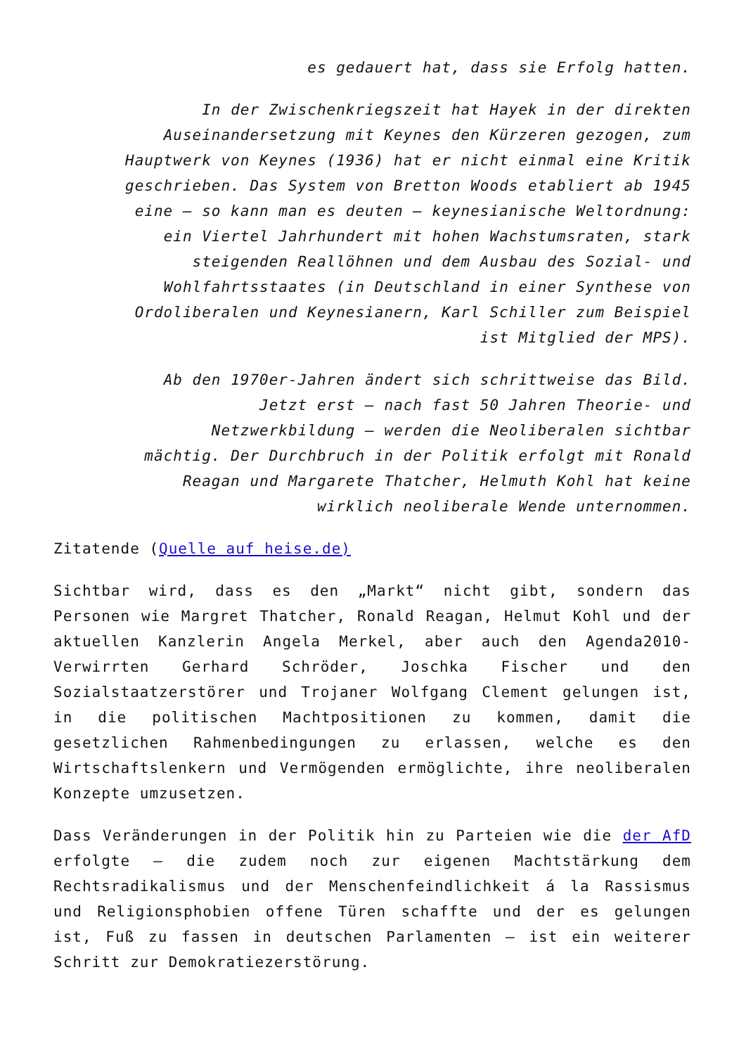es gedauert hat, dass sie Erfolg hatten.
In der Zwischenkriegszeit hat Hayek in der direkten
Auseinandersetzung mit Keynes den Kürzeren gezogen, zum
Hauptwerk von Keynes (1936) hat er nicht einmal eine Kritik
geschrieben. Das System von Bretton Woods etabliert ab 1945
eine – so kann man es deuten – keynesianische Weltordnung:
ein Viertel Jahrhundert mit hohen Wachstumsraten, stark
steigenden Reallöhnen und dem Ausbau des Sozial- und
Wohlfahrtsstaates (in Deutschland in einer Synthese von
Ordoliberalen und Keynesianern, Karl Schiller zum Beispiel
ist Mitglied der MPS).
Ab den 1970er-Jahren ändert sich schrittweise das Bild.
Jetzt erst – nach fast 50 Jahren Theorie- und
Netzwerkbildung – werden die Neoliberalen sichtbar
mächtig. Der Durchbruch in der Politik erfolgt mit Ronald
Reagan und Margarete Thatcher, Helmuth Kohl hat keine
wirklich neoliberale Wende unternommen.
Zitatende (Quelle auf heise.de)
Sichtbar wird, dass es den „Markt“ nicht gibt, sondern das Personen wie Margret Thatcher, Ronald Reagan, Helmut Kohl und der aktuellen Kanzlerin Angela Merkel, aber auch den Agenda2010-Verwirrten Gerhard Schröder, Joschka Fischer und den Sozialstaatzerstörer und Trojaner Wolfgang Clement gelungen ist, in die politischen Machtpositionen zu kommen, damit die gesetzlichen Rahmenbedingungen zu erlassen, welche es den Wirtschaftslenkern und Vermögenden ermöglichte, ihre neoliberalen Konzepte umzusetzen.
Dass Veränderungen in der Politik hin zu Parteien wie die der AfD erfolgte – die zudem noch zur eigenen Machtstärkung dem Rechtsradikalismus und der Menschenfeindlichkeit á la Rassismus und Religionsphobien offene Türen schaffte und der es gelungen ist, Fuß zu fassen in deutschen Parlamenten – ist ein weiterer Schritt zur Demokratiezerstörung.